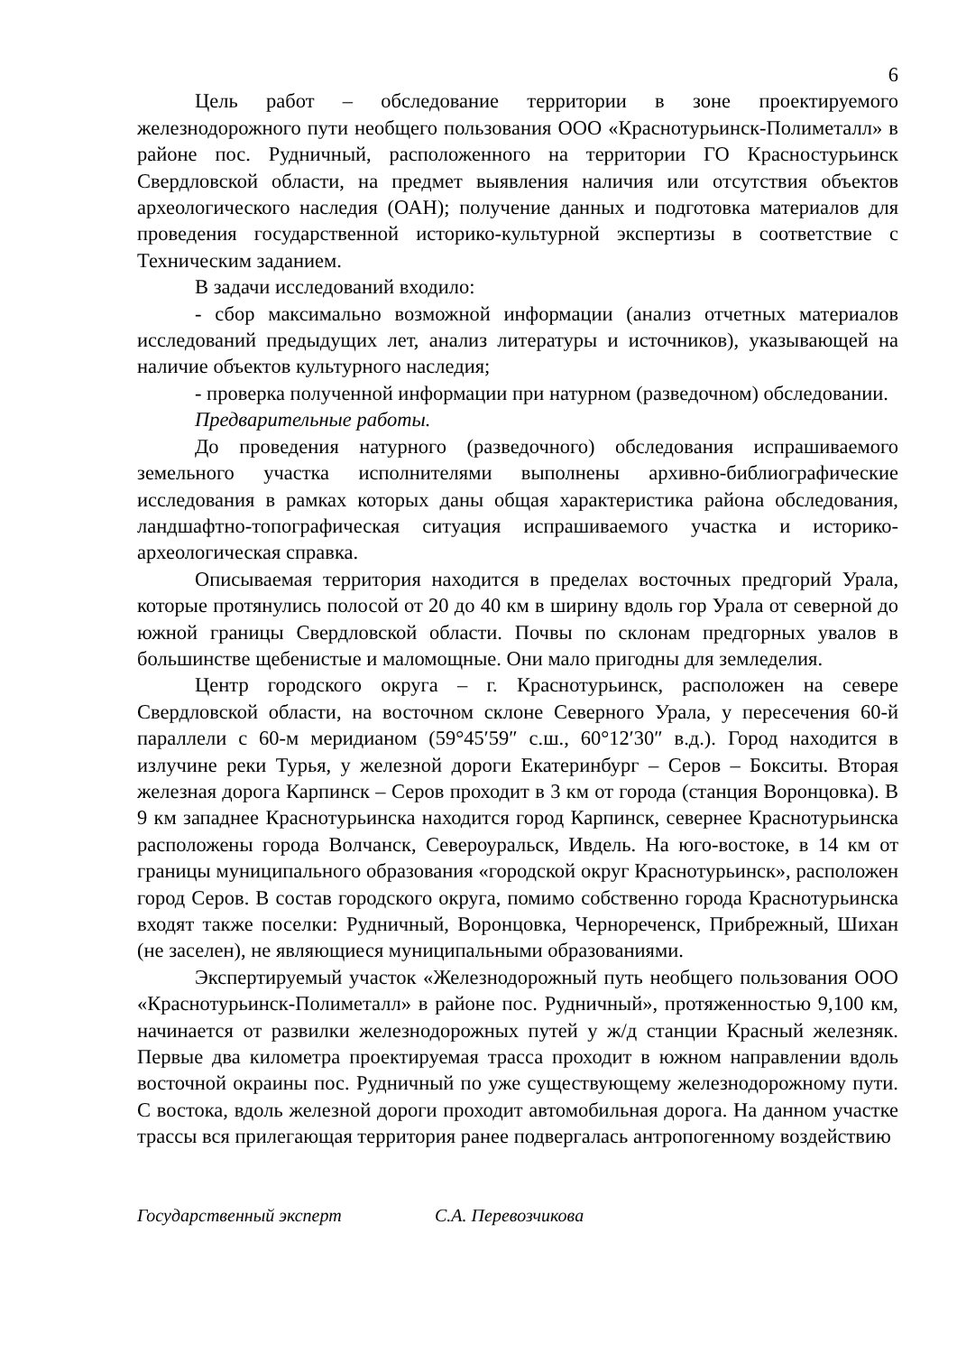6
Цель работ – обследование территории в зоне проектируемого железнодорожного пути необщего пользования ООО «Краснотурьинск-Полиметалл» в районе пос. Рудничный, расположенного на территории ГО Красностурьинск Свердловской области, на предмет выявления наличия или отсутствия объектов археологического наследия (ОАН); получение данных и подготовка материалов для проведения государственной историко-культурной экспертизы в соответствие с Техническим заданием.
В задачи исследований входило:
- сбор максимально возможной информации (анализ отчетных материалов исследований предыдущих лет, анализ литературы и источников), указывающей на наличие объектов культурного наследия;
- проверка полученной информации при натурном (разведочном) обследовании.
Предварительные работы.
До проведения натурного (разведочного) обследования испрашиваемого земельного участка исполнителями выполнены архивно-библиографические исследования в рамках которых даны общая характеристика района обследования, ландшафтно-топографическая ситуация испрашиваемого участка и историко-археологическая справка.
Описываемая территория находится в пределах восточных предгорий Урала, которые протянулись полосой от 20 до 40 км в ширину вдоль гор Урала от северной до южной границы Свердловской области. Почвы по склонам предгорных увалов в большинстве щебенистые и маломощные. Они мало пригодны для земледелия.
Центр городского округа – г. Краснотурьинск, расположен на севере Свердловской области, на восточном склоне Северного Урала, у пересечения 60-й параллели с 60-м меридианом (59°45′59″ с.ш., 60°12′30″ в.д.). Город находится в излучине реки Турья, у железной дороги Екатеринбург – Серов – Бокситы. Вторая железная дорога Карпинск – Серов проходит в 3 км от города (станция Воронцовка). В 9 км западнее Краснотурьинска находится город Карпинск, севернее Краснотурьинска расположены города Волчанск, Североуральск, Ивдель. На юго-востоке, в 14 км от границы муниципального образования «городской округ Краснотурьинск», расположен город Серов. В состав городского округа, помимо собственно города Краснотурьинска входят также поселки: Рудничный, Воронцовка, Чернореченск, Прибрежный, Шихан (не заселен), не являющиеся муниципальными образованиями.
Экспертируемый участок «Железнодорожный путь необщего пользования ООО «Краснотурьинск-Полиметалл» в районе пос. Рудничный», протяженностью 9,100 км, начинается от развилки железнодорожных путей у ж/д станции Красный железняк. Первые два километра проектируемая трасса проходит в южном направлении вдоль восточной окраины пос. Рудничный по уже существующему железнодорожному пути. С востока, вдоль железной дороги проходит автомобильная дорога. На данном участке трассы вся прилегающая территория ранее подвергалась антропогенному воздействию
Государственный эксперт С.А. Перевозчикова